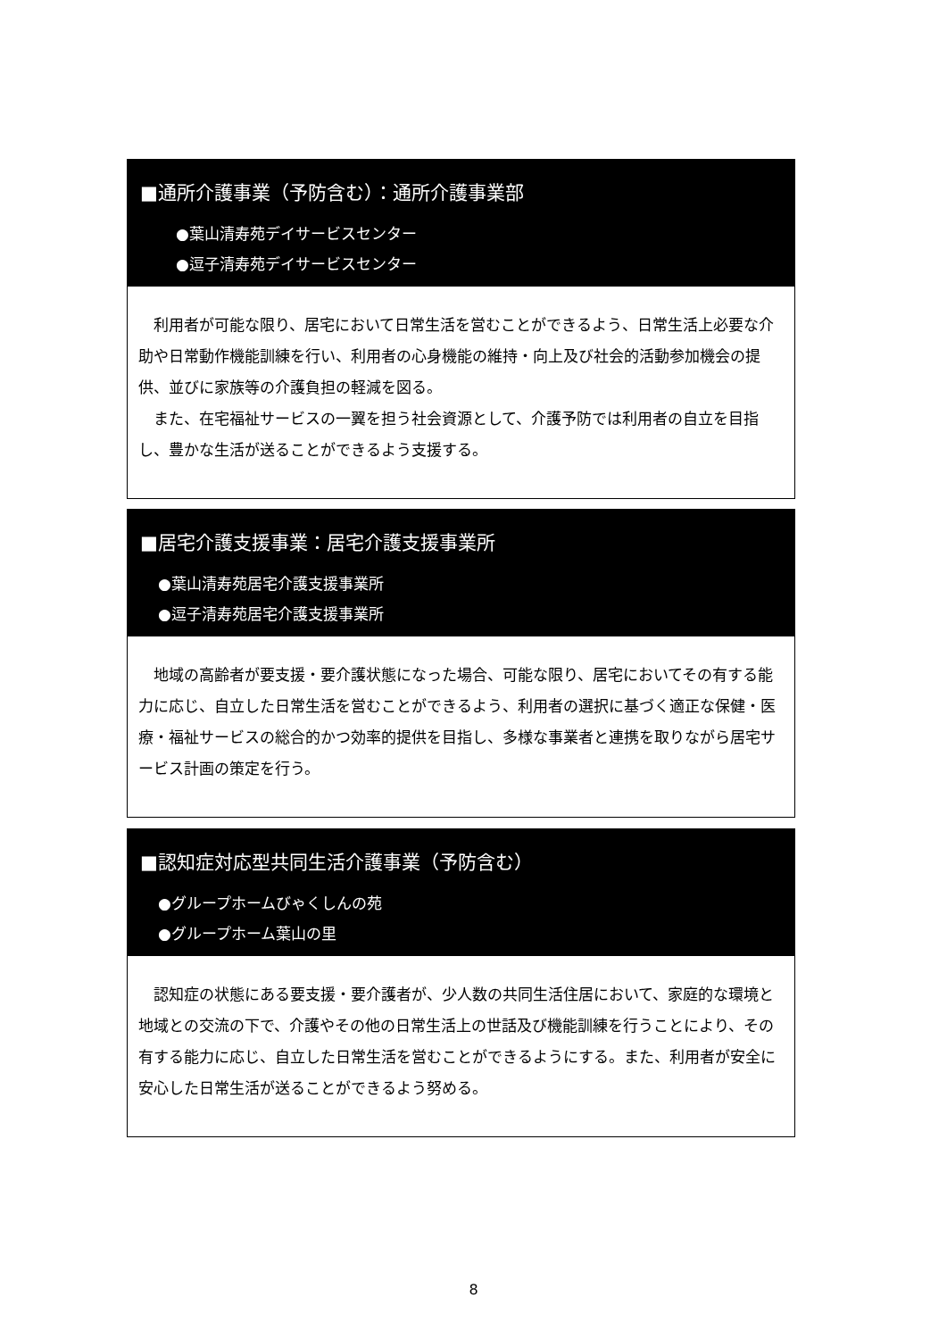■通所介護事業（予防含む）：通所介護事業部
●葉山清寿苑デイサービスセンター
●逗子清寿苑デイサービスセンター
利用者が可能な限り、居宅において日常生活を営むことができるよう、日常生活上必要な介助や日常動作機能訓練を行い、利用者の心身機能の維持・向上及び社会的活動参加機会の提供、並びに家族等の介護負担の軽減を図る。
また、在宅福祉サービスの一翼を担う社会資源として、介護予防では利用者の自立を目指し、豊かな生活が送ることができるよう支援する。
■居宅介護支援事業：居宅介護支援事業所
●葉山清寿苑居宅介護支援事業所
●逗子清寿苑居宅介護支援事業所
地域の高齢者が要支援・要介護状態になった場合、可能な限り、居宅においてその有する能力に応じ、自立した日常生活を営むことができるよう、利用者の選択に基づく適正な保健・医療・福祉サービスの総合的かつ効率的提供を目指し、多様な事業者と連携を取りながら居宅サービス計画の策定を行う。
■認知症対応型共同生活介護事業（予防含む）
●グループホームびゃくしんの苑
●グループホーム葉山の里
認知症の状態にある要支援・要介護者が、少人数の共同生活住居において、家庭的な環境と地域との交流の下で、介護やその他の日常生活上の世話及び機能訓練を行うことにより、その有する能力に応じ、自立した日常生活を営むことができるようにする。また、利用者が安全に安心した日常生活が送ることができるよう努める。
8